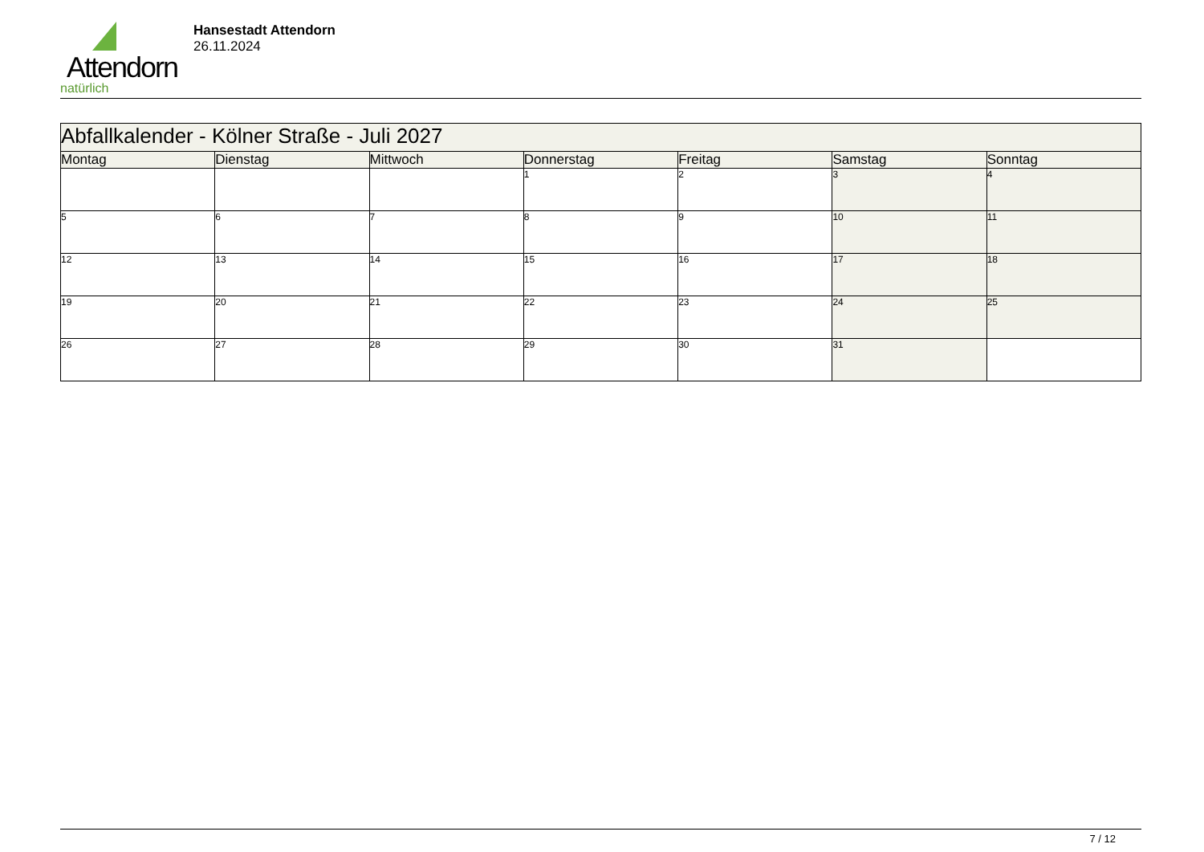Attendorn
natürlich
Hansestadt Attendorn
26.11.2024
| Abfallkalender - Kölner Straße - Juli 2027 | | | | | | |
| --- | --- | --- | --- | --- | --- | --- |
| Montag | Dienstag | Mittwoch | Donnerstag | Freitag | Samstag | Sonntag |
| | | | 1 | 2 | 3 | 4 |
| 5 | 6 | 7 | 8 | 9 | 10 | 11 |
| 12 | 13 | 14 | 15 | 16 | 17 | 18 |
| 19 | 20 | 21 | 22 | 23 | 24 | 25 |
| 26 | 27 | 28 | 29 | 30 | 31 | |
7 / 12